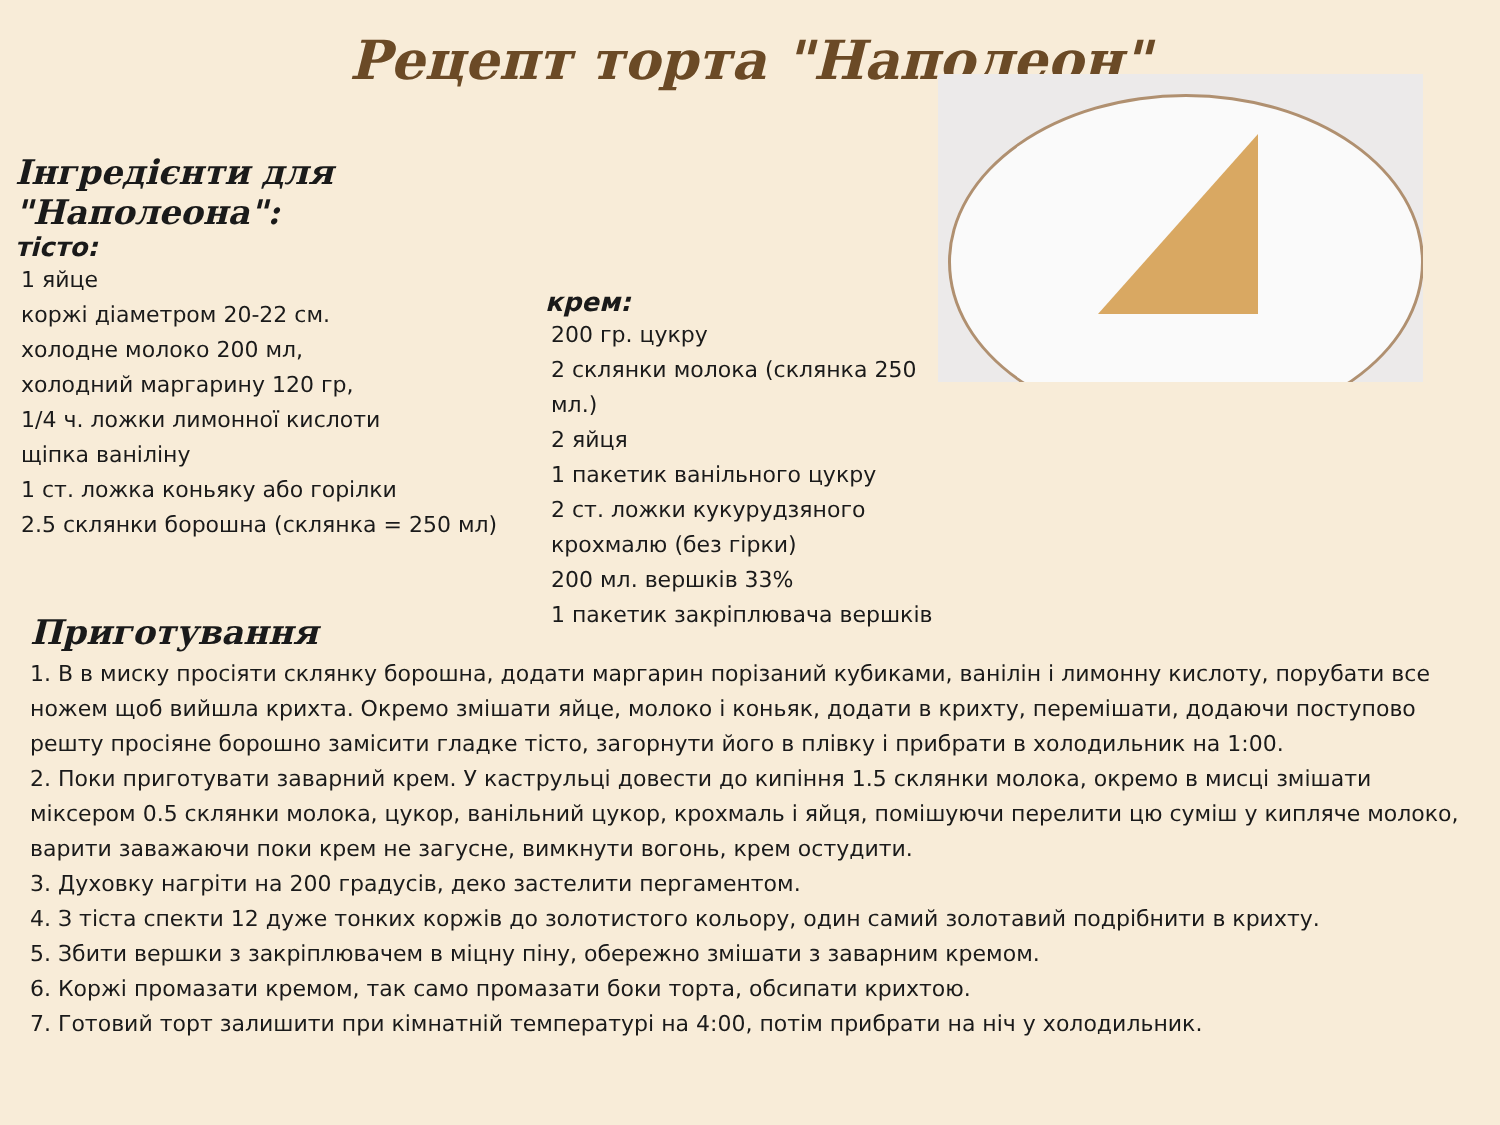Рецепт торта "Наполеон"
Інгредієнти для "Наполеона":
тісто:
1 яйце
коржі діаметром 20-22 см.
холодне молоко 200 мл,
холодний маргарину 120 гр,
1/4 ч. ложки лимонної кислоти
щіпка ваніліну
1 ст. ложка коньяку або горілки
2.5 склянки борошна (склянка = 250 мл)
крем:
200 гр. цукру
2 склянки молока (склянка 250 мл.)
2 яйця
1 пакетик ванільного цукру
2 ст. ложки кукурудзяного крохмалю (без гірки)
200 мл. вершків 33%
1 пакетик закріплювача вершків
Приготування
1. В в миску просіяти склянку борошна, додати маргарин порізаний кубиками, ванілін і лимонну кислоту, порубати все ножем щоб вийшла крихта. Окремо змішати яйце, молоко і коньяк, додати в крихту, перемішати, додаючи поступово решту просіяне борошно замісити гладке тісто, загорнути його в плівку і прибрати в холодильник на 1:00.
2. Поки приготувати заварний крем. У каструльці довести до кипіння 1.5 склянки молока, окремо в мисці змішати міксером 0.5 склянки молока, цукор, ванільний цукор, крохмаль і яйця, помішуючи перелити цю суміш у кипляче молоко, варити заважаючи поки крем не загусне, вимкнути вогонь, крем остудити.
3. Духовку нагріти на 200 градусів, деко застелити пергаментом.
4. З тіста спекти 12 дуже тонких коржів до золотистого кольору, один самий золотавий подрібнити в крихту.
5. Збити вершки з закріплювачем в міцну піну, обережно змішати з заварним кремом.
6. Коржі промазати кремом, так само промазати боки торта, обсипати крихтою.
7. Готовий торт залишити при кімнатній температурі на 4:00, потім прибрати на ніч у холодильник.